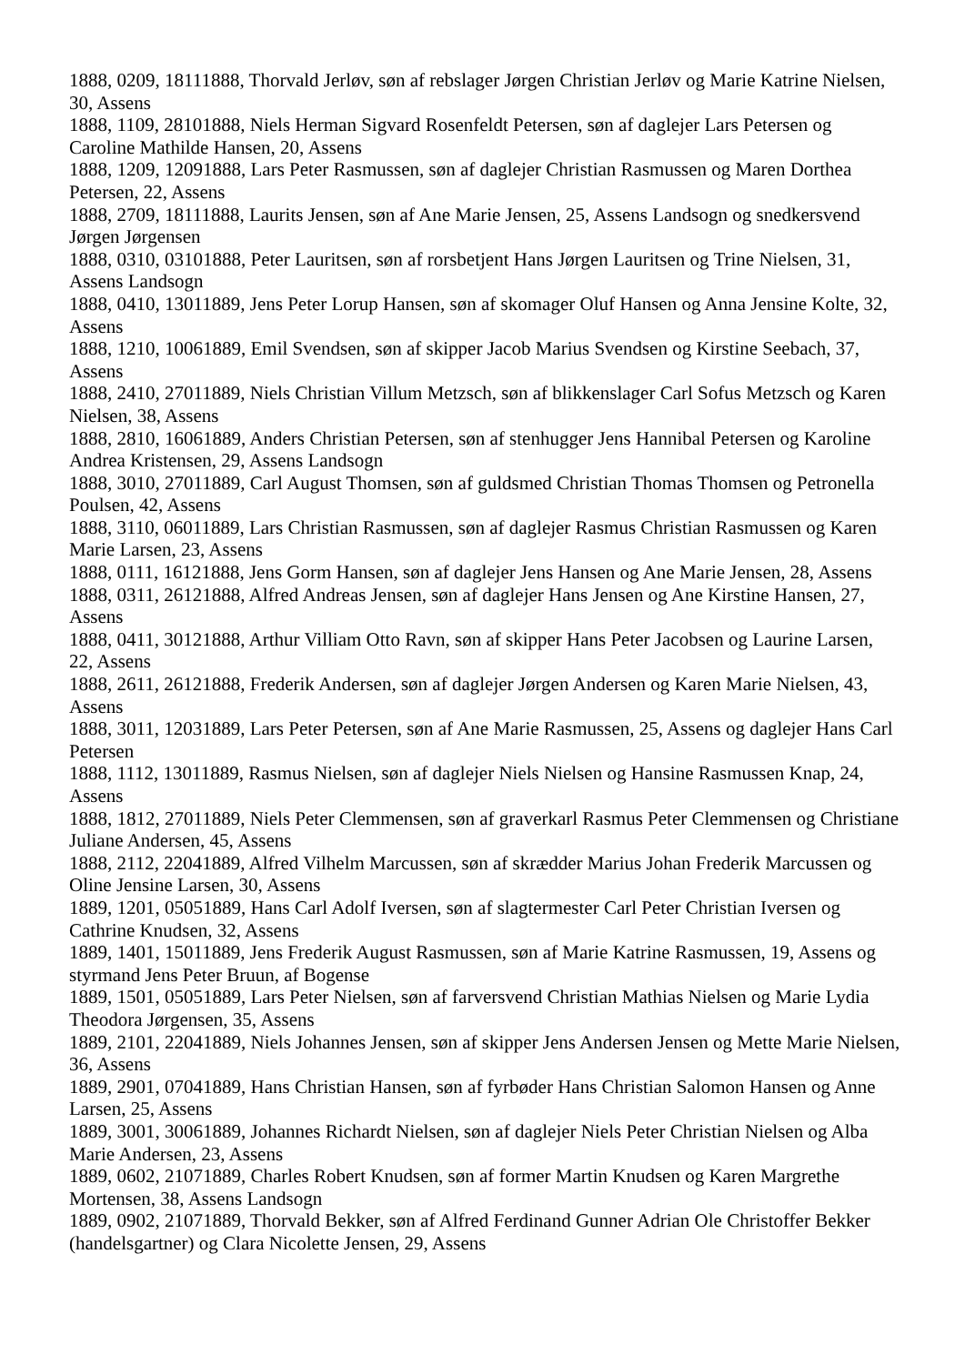1888, 0209, 18111888, Thorvald Jerløv, søn af rebslager Jørgen Christian Jerløv og Marie Katrine Nielsen, 30, Assens
1888, 1109, 28101888, Niels Herman Sigvard Rosenfeldt Petersen, søn af daglejer Lars Petersen og Caroline Mathilde Hansen, 20, Assens
1888, 1209, 12091888, Lars Peter Rasmussen, søn af daglejer Christian Rasmussen og Maren Dorthea Petersen, 22, Assens
1888, 2709, 18111888, Laurits Jensen, søn af Ane Marie Jensen, 25, Assens Landsogn og snedkersvend Jørgen Jørgensen
1888, 0310, 03101888, Peter Lauritsen, søn af rorsbetjent Hans Jørgen Lauritsen og Trine Nielsen, 31, Assens Landsogn
1888, 0410, 13011889, Jens Peter Lorup Hansen, søn af skomager Oluf Hansen og Anna Jensine Kolte, 32, Assens
1888, 1210, 10061889, Emil Svendsen, søn af skipper Jacob Marius Svendsen og Kirstine Seebach, 37, Assens
1888, 2410, 27011889, Niels Christian Villum Metzsch, søn af blikkenslager Carl Sofus Metzsch og Karen Nielsen, 38, Assens
1888, 2810, 16061889, Anders Christian Petersen, søn af stenhugger Jens Hannibal Petersen og Karoline Andrea Kristensen, 29, Assens Landsogn
1888, 3010, 27011889, Carl August Thomsen, søn af guldsmed Christian Thomas Thomsen og Petronella Poulsen, 42, Assens
1888, 3110, 06011889, Lars Christian Rasmussen, søn af daglejer Rasmus Christian Rasmussen og Karen Marie Larsen, 23, Assens
1888, 0111, 16121888, Jens Gorm Hansen, søn af daglejer Jens Hansen og Ane Marie Jensen, 28, Assens
1888, 0311, 26121888, Alfred Andreas Jensen, søn af daglejer Hans Jensen og Ane Kirstine Hansen, 27, Assens
1888, 0411, 30121888, Arthur Villiam Otto Ravn, søn af skipper Hans Peter Jacobsen og Laurine Larsen, 22, Assens
1888, 2611, 26121888, Frederik Andersen, søn af daglejer Jørgen Andersen og Karen Marie Nielsen, 43, Assens
1888, 3011, 12031889, Lars Peter Petersen, søn af Ane Marie Rasmussen, 25, Assens og daglejer Hans Carl Petersen
1888, 1112, 13011889, Rasmus Nielsen, søn af daglejer Niels Nielsen og Hansine Rasmussen Knap, 24, Assens
1888, 1812, 27011889, Niels Peter Clemmensen, søn af graverkarl Rasmus Peter Clemmensen og Christiane Juliane Andersen, 45, Assens
1888, 2112, 22041889, Alfred Vilhelm Marcussen, søn af skrædder Marius Johan Frederik Marcussen og Oline Jensine Larsen, 30, Assens
1889, 1201, 05051889, Hans Carl Adolf Iversen, søn af slagtermester Carl Peter Christian Iversen og Cathrine Knudsen, 32, Assens
1889, 1401, 15011889, Jens Frederik August Rasmussen, søn af Marie Katrine Rasmussen, 19, Assens og styrmand Jens Peter Bruun, af Bogense
1889, 1501, 05051889, Lars Peter Nielsen, søn af farversvend Christian Mathias Nielsen og Marie Lydia Theodora Jørgensen, 35, Assens
1889, 2101, 22041889, Niels Johannes Jensen, søn af skipper Jens Andersen Jensen og Mette Marie Nielsen, 36, Assens
1889, 2901, 07041889, Hans Christian Hansen, søn af fyrbøder Hans Christian Salomon Hansen og Anne Larsen, 25, Assens
1889, 3001, 30061889, Johannes Richardt Nielsen, søn af daglejer Niels Peter Christian Nielsen og Alba Marie Andersen, 23, Assens
1889, 0602, 21071889, Charles Robert Knudsen, søn af former Martin Knudsen og Karen Margrethe Mortensen, 38, Assens Landsogn
1889, 0902, 21071889, Thorvald Bekker, søn af Alfred Ferdinand Gunner Adrian Ole Christoffer Bekker (handelsgartner) og Clara Nicolette Jensen, 29, Assens